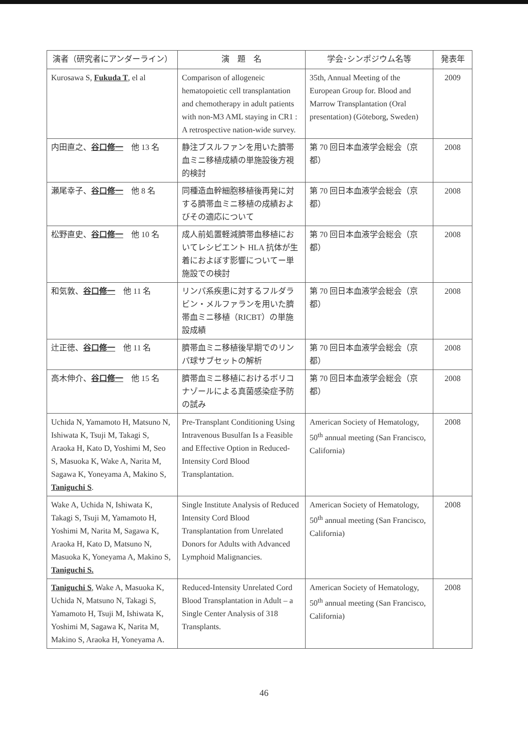| 演者（研究者にアンダーライン） | 演 題 名 | 学会･シンポジウム名等 | 発表年 |
| --- | --- | --- | --- |
| Kurosawa S, Fukuda T , el al | Comparison of allogeneic hematopoietic cell transplantation and chemotherapy in adult patients with non-M3 AML staying in CR1 : A retrospective nation-wide survey. | 35th, Annual Meeting of the European Group for. Blood and Marrow Transplantation (Oral presentation) (Göteborg, Sweden) | 2009 |
| 内田直之、 谷口修一 他 13 名 | 静注ブスルファンを用いた臍帯血ミニ移植成績の単施設後方視的検討 | 第 70 回日本血液学会総会（京都） | 2008 |
| 瀬尾幸子、 谷口修一 他 8 名 | 同種造血幹細胞移植後再発に対する臍帯血ミニ移植の成績およびその適応について | 第 70 回日本血液学会総会（京都） | 2008 |
| 松野直史、 谷口修一 他 10 名 | 成人前処置軽減臍帯血移植においてレシピエント HLA 抗体が生着におよぼす影響についてー単施設での検討 | 第 70 回日本血液学会総会（京都） | 2008 |
| 和気敦、 谷口修一 他 11 名 | リンパ系疾患に対するフルダラビン・メルファランを用いた臍帯血ミニ移植（RICBT）の単施設成績 | 第 70 回日本血液学会総会（京都） | 2008 |
| 辻正徳、 谷口修一 他 11 名 | 臍帯血ミニ移植後早期でのリンパ球サブセットの解析 | 第 70 回日本血液学会総会（京都） | 2008 |
| 高木伸介、 谷口修一 他 15 名 | 臍帯血ミニ移植におけるボリコナゾールによる真菌感染症予防の試み | 第 70 回日本血液学会総会（京都） | 2008 |
| Uchida N, Yamamoto H, Matsuno N, Ishiwata K, Tsuji M, Takagi S, Araoka H, Kato D, Yoshimi M, Seo S, Masuoka K, Wake A, Narita M, Sagawa K, Yoneyama A, Makino S, Taniguchi S . | Pre-Transplant Conditioning Using Intravenous Busulfan Is a Feasible and Effective Option in Reduced-Intensity Cord Blood Transplantation. | American Society of Hematology, 50<sup>th</sup> annual meeting (San Francisco, California) | 2008 |
| Wake A, Uchida N, Ishiwata K, Takagi S, Tsuji M, Yamamoto H, Yoshimi M, Narita M, Sagawa K, Araoka H, Kato D, Matsuno N, Masuoka K, Yoneyama A, Makino S, Taniguchi S. | Single Institute Analysis of Reduced Intensity Cord Blood Transplantation from Unrelated Donors for Adults with Advanced Lymphoid Malignancies. | American Society of Hematology, 50<sup>th</sup> annual meeting (San Francisco, California) | 2008 |
| Taniguchi S , Wake A, Masuoka K, Uchida N, Matsuno N, Takagi S, Yamamoto H, Tsuji M, Ishiwata K, Yoshimi M, Sagawa K, Narita M, Makino S, Araoka H, Yoneyama A. | Reduced-Intensity Unrelated Cord Blood Transplantation in Adult – a Single Center Analysis of 318 Transplants. | American Society of Hematology, 50<sup>th</sup> annual meeting (San Francisco, California) | 2008 |
46